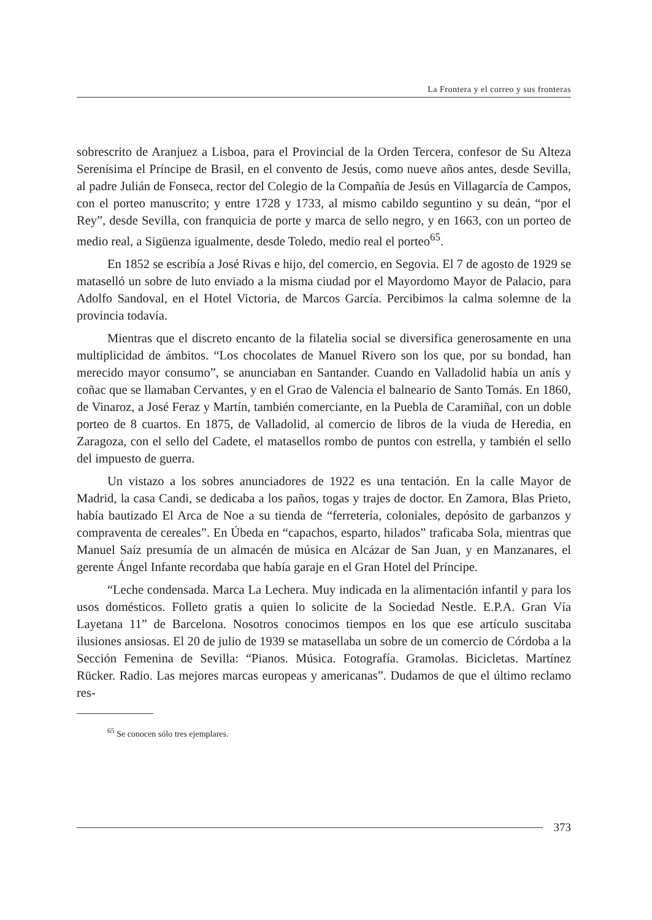La Frontera y el correo y sus fronteras
sobrescrito de Aranjuez a Lisboa, para el Provincial de la Orden Tercera, confesor de Su Alteza Serenísima el Príncipe de Brasil, en el convento de Jesús, como nueve años antes, desde Sevilla, al padre Julián de Fonseca, rector del Colegio de la Compañía de Jesús en Villagarcía de Campos, con el porteo manuscrito; y entre 1728 y 1733, al mismo cabildo seguntino y su deán, “por el Rey”, desde Sevilla, con franquicia de porte y marca de sello negro, y en 1663, con un porteo de medio real, a Sigüenza igualmente, desde Toledo, medio real el porteo<sup>65</sup>.
En 1852 se escribía a José Rivas e hijo, del comercio, en Segovia. El 7 de agosto de 1929 se mataselló un sobre de luto enviado a la misma ciudad por el Mayordomo Mayor de Palacio, para Adolfo Sandoval, en el Hotel Victoria, de Marcos García. Percibimos la calma solemne de la provincia todavía.
Mientras que el discreto encanto de la filatelia social se diversifica generosamente en una multiplicidad de ámbitos. “Los chocolates de Manuel Rivero son los que, por su bondad, han merecido mayor consumo”, se anunciaban en Santander. Cuando en Valladolid había un anís y coñac que se llamaban Cervantes, y en el Grao de Valencia el balneario de Santo Tomás. En 1860, de Vinaroz, a José Feraz y Martín, también comerciante, en la Puebla de Caramiñal, con un doble porteo de 8 cuartos. En 1875, de Valladolid, al comercio de libros de la viuda de Heredia, en Zaragoza, con el sello del Cadete, el matasellos rombo de puntos con estrella, y también el sello del impuesto de guerra.
Un vistazo a los sobres anunciadores de 1922 es una tentación. En la calle Mayor de Madrid, la casa Candi, se dedicaba a los paños, togas y trajes de doctor. En Zamora, Blas Prieto, había bautizado El Arca de Noe a su tienda de “ferretería, coloniales, depósito de garbanzos y compraventa de cereales”. En Úbeda en “capachos, esparto, hilados” traficaba Sola, mientras que Manuel Saíz presumía de un almacén de música en Alcázar de San Juan, y en Manzanares, el gerente Ángel Infante recordaba que había garaje en el Gran Hotel del Príncipe.
“Leche condensada. Marca La Lechera. Muy indicada en la alimentación infantil y para los usos domésticos. Folleto gratis a quien lo solicite de la Sociedad Nestle. E.P.A. Gran Vía Layetana 11” de Barcelona. Nosotros conocimos tiempos en los que ese artículo suscitaba ilusiones ansiosas. El 20 de julio de 1939 se matasellaba un sobre de un comercio de Córdoba a la Sección Femenina de Sevilla: “Pianos. Música. Fotografía. Gramolas. Bicicletas. Martínez Rücker. Radio. Las mejores marcas europeas y americanas”. Dudamos de que el último reclamo res-
<sup>65</sup> Se conocen sólo tres ejemplares.
373